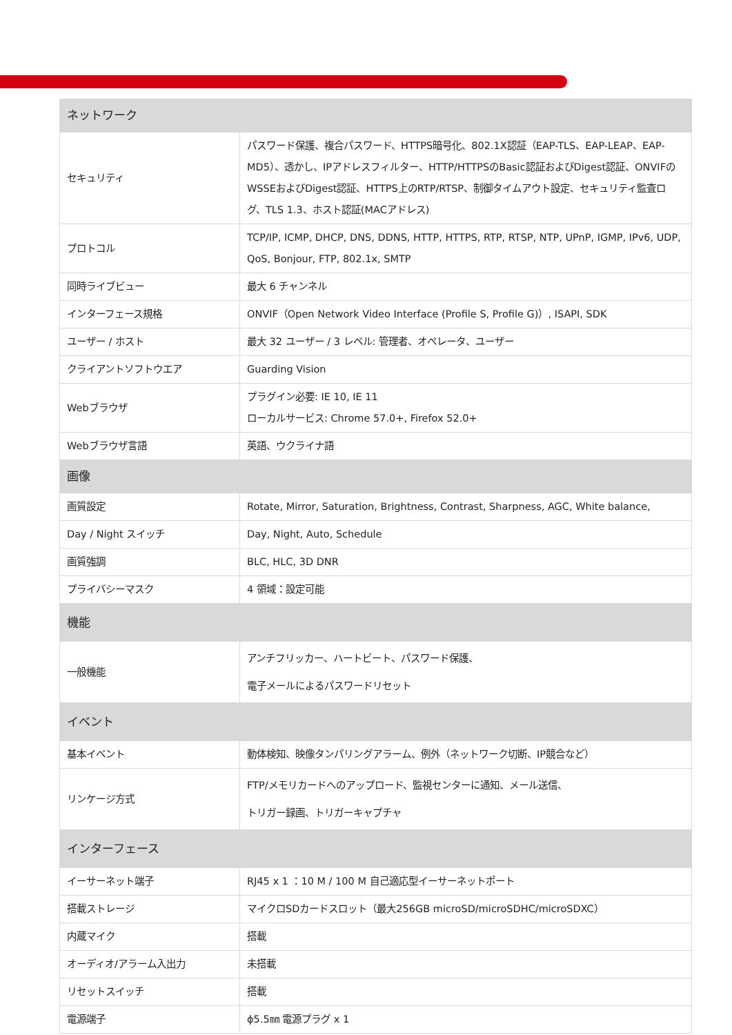| ネットワーク | |
| --- | --- |
| セキュリティ | パスワード保護、複合パスワード、HTTPS暗号化、802.1X認証（EAP-TLS、EAP-LEAP、EAP-MD5）、透かし、IPアドレスフィルター、HTTP/HTTPSのBasic認証およびDigest認証、ONVIFのWSSEおよびDigest認証、HTTPS上のRTP/RTSP、制御タイムアウト設定、セキュリティ監査ログ、TLS 1.3、ホスト認証(MACアドレス) |
| プロトコル | TCP/IP, ICMP, DHCP, DNS, DDNS, HTTP, HTTPS, RTP, RTSP, NTP, UPnP, IGMP, IPv6, UDP, QoS, Bonjour, FTP, 802.1x, SMTP |
| 同時ライブビュー | 最大 6 チャンネル |
| インターフェース規格 | ONVIF（Open Network Video Interface (Profile S, Profile G)）, ISAPI, SDK |
| ユーザー / ホスト | 最大 32 ユーザー / 3 レベル: 管理者、オペレータ、ユーザー |
| クライアントソフトウエア | Guarding Vision |
| Webブラウザ | プラグイン必要: IE 10, IE 11 ローカルサービス: Chrome 57.0+, Firefox 52.0+ |
| Webブラウザ言語 | 英語、ウクライナ語 |
| 画像 | |
| 画質設定 | Rotate, Mirror, Saturation, Brightness, Contrast, Sharpness, AGC, White balance, |
| Day / Night スイッチ | Day, Night, Auto, Schedule |
| 画質強調 | BLC, HLC, 3D DNR |
| プライバシーマスク | 4 領域：設定可能 |
| 機能 | |
| 一般機能 | アンチフリッカー、ハートビート、パスワード保護、 電子メールによるパスワードリセット |
| イベント | |
| 基本イベント | 動体検知、映像タンパリングアラーム、例外（ネットワーク切断、IP競合など） |
| リンケージ方式 | FTP/メモリカードへのアップロード、監視センターに通知、メール送信、 トリガー録画、トリガーキャプチャ |
| インターフェース | |
| イーサーネット端子 | RJ45 x 1 ：10 M / 100 M 自己適応型イーサーネットポート |
| 搭載ストレージ | マイクロSDカードスロット（最大256GB microSD/microSDHC/microSDXC） |
| 内蔵マイク | 搭載 |
| オーディオ/アラーム入出力 | 未搭載 |
| リセットスイッチ | 搭載 |
| 電源端子 | ϕ5.5㎜ 電源プラグ x 1 |